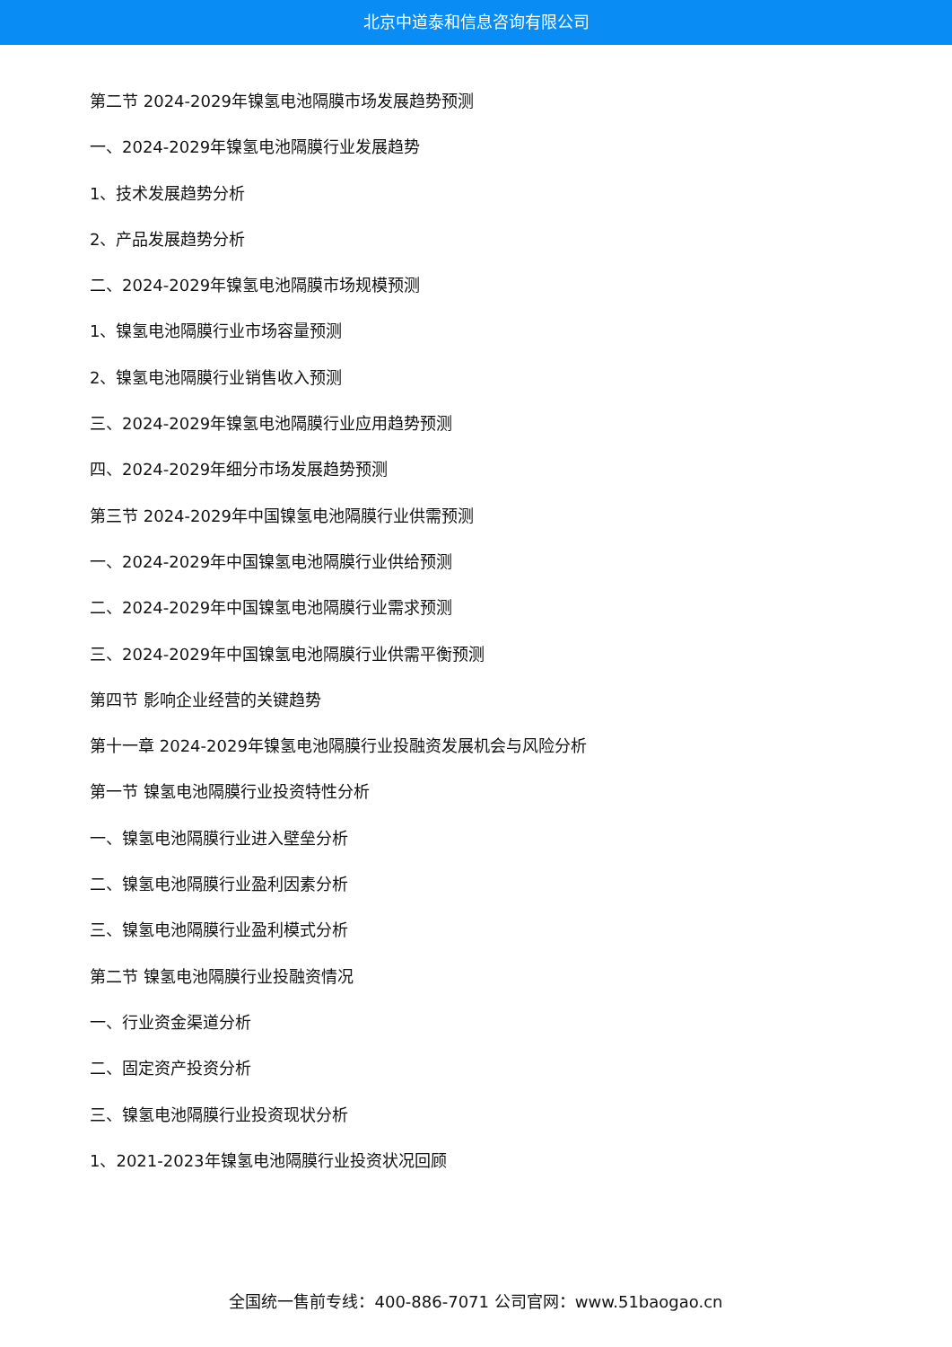北京中道泰和信息咨询有限公司
第二节 2024-2029年镍氢电池隔膜市场发展趋势预测
一、2024-2029年镍氢电池隔膜行业发展趋势
1、技术发展趋势分析
2、产品发展趋势分析
二、2024-2029年镍氢电池隔膜市场规模预测
1、镍氢电池隔膜行业市场容量预测
2、镍氢电池隔膜行业销售收入预测
三、2024-2029年镍氢电池隔膜行业应用趋势预测
四、2024-2029年细分市场发展趋势预测
第三节 2024-2029年中国镍氢电池隔膜行业供需预测
一、2024-2029年中国镍氢电池隔膜行业供给预测
二、2024-2029年中国镍氢电池隔膜行业需求预测
三、2024-2029年中国镍氢电池隔膜行业供需平衡预测
第四节 影响企业经营的关键趋势
第十一章 2024-2029年镍氢电池隔膜行业投融资发展机会与风险分析
第一节 镍氢电池隔膜行业投资特性分析
一、镍氢电池隔膜行业进入壁垒分析
二、镍氢电池隔膜行业盈利因素分析
三、镍氢电池隔膜行业盈利模式分析
第二节 镍氢电池隔膜行业投融资情况
一、行业资金渠道分析
二、固定资产投资分析
三、镍氢电池隔膜行业投资现状分析
1、2021-2023年镍氢电池隔膜行业投资状况回顾
全国统一售前专线：400-886-7071 公司官网：www.51baogao.cn